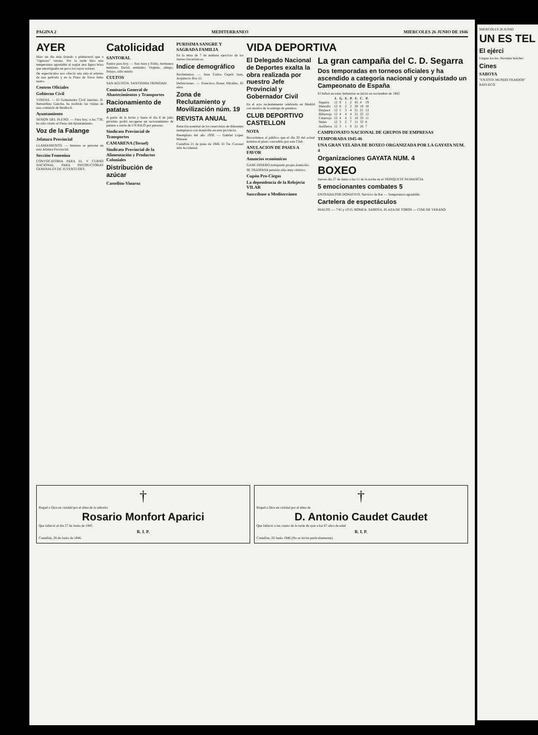PAGINA 2 MEDITERRANEO MIERCOLES 26 JUNIO DE 1946
AYER
Hizo un día más tirando a primaveral que a "riguroso" verano. Por la tarde hizo una temperatura agradable al soplar una ligera brisa que amortiguaba un poco los rayos solares.
De espectáculos nos ofreció una sala el estreno de una película y en la Plaza de Toros hubo teatro.
Centros Oficiales
Gobierno Civil
VISITAS. — El Gobernador Civil interino, D. Bernardino Gancha, ha recibido las visitas de una comisión de Benlloch.
Ayuntamiento
SESION DEL PLENO. — Para hoy, a las 7'30, ha sido citado el Pleno del Ayuntamiento.
Voz de la Falange
Jefatura Provincial
LLAMAMIENTO. — Interesa se persone en esta Jefatura Provincial.
Sección Femenina
CONVOCATORIA PARA EL V CURSO NACIONAL PARA INSTRUCTORAS GENERALES DE JUVENTUDES.
Catolicidad
SANTORAL
Santos para hoy. — San Juan y Pablo, hermanos mártires; David, ermitaño; Virginio, obispo; Pelayo, niño mártir.
CULTOS
SAN AGUSTIN. SANTISIMA TRINIDAD.
Comisaría General de Abastecimientos y Transportes
Racionamiento de patatas
A partir de la fecha y hasta el día 6 de julio próximo podrá recogerse un racionamiento de patatas a razón de UN KILO por persona.
Sindicato Provincial de Transportes
CAMARENA (Teruel)
Sindicato Provincial de la Alimentación y Productos Coloniales
Distribución de azúcar
Castellón-Vinaroz
PURISIMA SANGRE Y SAGRADA FAMILIA
En la misa de 7 de mañana ejercicio de los Jueves Eucarísticos.
Indice demográfico
Nacimientos. — Juan Carlos Ceprià Juan, Arquitecto Ros 15.
Defunciones. — Francisco Bonet Miralles, 65 años.
Zona de Reclutamiento y Movilización núm. 19
REVISTA ANUAL
Relación nominal de los reservistas de diferentes reemplazos con domicilio en esta provincia.
Reemplazo del año 1930. — Gabriel López Manasé.
Castellón 21 de junio de 1946. El Tte. Coronel Jefe Accidental.
VIDA DEPORTIVA
El Delegado Nacional de Deportes exalta la obra realizada por nuestro Jefe Provincial y Gobernador Civil
En el acto recientemente celebrado en Madrid con motivo de la entrega de premios.
CLUB DEPORTIVO CASTELLON
NOTA
Recordamos al público que el día 30 del actual termina el plazo concedido por este Club.
ANULACION DE PASES A FAVOR
Anuncios económicos
GANE DINERO trabajando propio domicilio.
SE TRASPASA pensión sitio muy céntrico.
Cupón Pro-Ciegos
La dependencia de la Relojería VILAR
Suscríbase a Mediterráneo
La gran campaña del C. D. Segarra
Dos temporadas en torneos oficiales y ha ascendido a categoría nacional y conquistado un Campeonato de España
El futbol en estas Industrias se inició en noviembre de 1942.
| | J. | G. | E. | P. | F. | C. | P. |
| --- | --- | --- | --- | --- | --- | --- | --- |
| Segarra | 12 | 9 | 1 | 2 | 45 | 4 | 19 |
| Mestalla | 12 | 8 | 2 | 2 | 30 | 18 | 18 |
| Burjasot | 12 | 5 | 3 | 4 | 21 | 21 | 13 |
| Ribarroja | 12 | 4 | 4 | 4 | 21 | 25 | 12 |
| Catarroja | 12 | 4 | 4 | 5 | 16 | 33 | 11 |
| Nules | 12 | 3 | 2 | 7 | 11 | 33 | 8 |
| Astilleros | 12 | 3 | 1 | 8 | 21 | 26 | 7 |
CAMPEONATO NACIONAL DE GRUPOS DE EMPRESAS
TEMPORADA 1945-46
UNA GRAN VELADA DE BOXEO ORGANIZADA POR LA GAYATA NUM. 4
Organizaciones GAYATA NUM. 4
BOXEO
Jueves día 27 de Junio a las 11 de la noche en el TRINQUETE NUMANCIA.
5 emocionantes combates 5
ENTRADA POR DONATIVO. Servicio de Bar — Temperatura agradable.
Cartelera de espectáculos
RIALTO. — 7'45 y 10'15. ROMEA. SABOYA. PLAZA DE TOROS — CINE DE VERANO.
†
Rogad a Dios en caridad por el alma de la señorita
Rosario Monfort Aparici
Que falleció el día 27 de Junio de 1945
R. I. P.
Castellón, 26 de Junio de 1946.
†
Rogad a Dios en caridad por el alma de
D. Antonio Caudet Caudet
Que falleció a las cuatro de la tarde de ayer a los 67 años de edad
R. I. P.
Castellón, 26 Junio 1946 (No se invita particularmente).
MIERCOLES 26 JUNIO
UN ES TEL
El ejérci
Llegan los les.-Noventa bolchev
Cines
SABOYA
"EN ESTE MUNDO TRAIDOR"
BATUECO